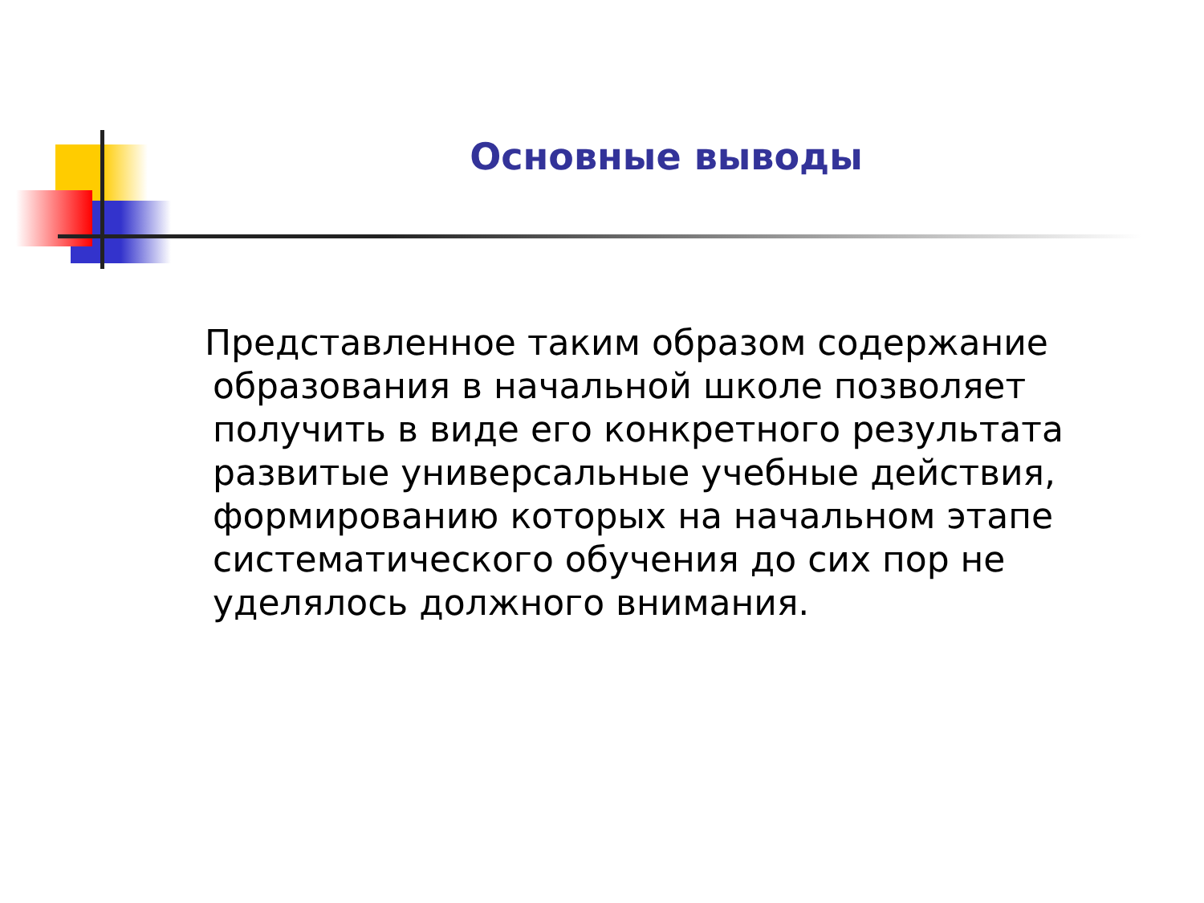Основные выводы
Представленное таким образом содержание образования в начальной школе позволяет получить в виде его конкретного результата развитые универсальные учебные действия, формированию которых на начальном этапе систематического обучения до сих пор не уделялось должного внимания.